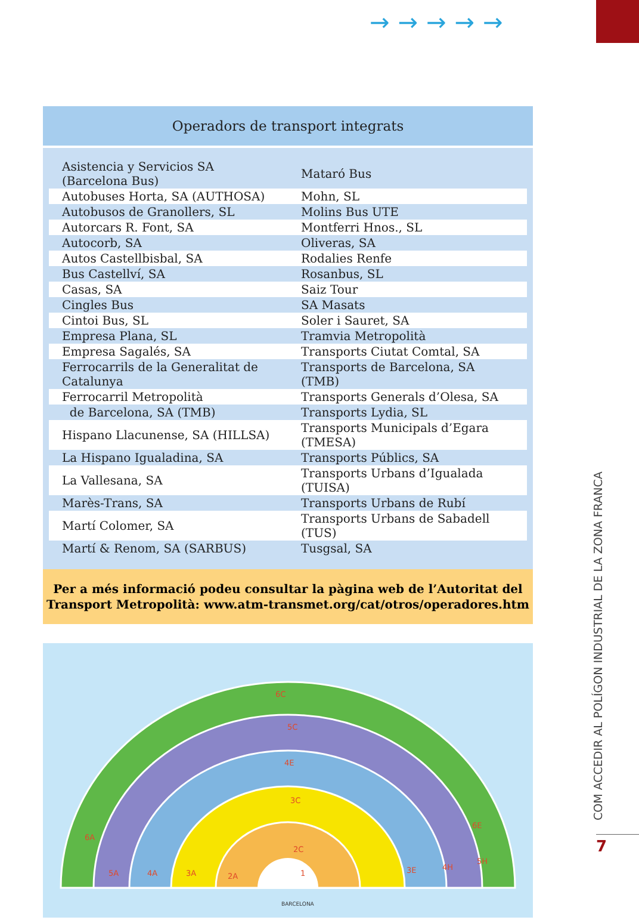→→→→→
Operadors de transport integrats
| Asistencia y Servicios SA (Barcelona Bus) | Mataró Bus |
| Autobuses Horta, SA (AUTHOSA) | Mohn, SL |
| Autobusos de Granollers, SL | Molins Bus UTE |
| Autorcars R. Font, SA | Montferri Hnos., SL |
| Autocorb, SA | Oliveras, SA |
| Autos Castellbisbal, SA | Rodalies Renfe |
| Bus Castellví, SA | Rosanbus, SL |
| Casas, SA | Saiz Tour |
| Cingles Bus | SA Masats |
| Cintoi Bus, SL | Soler i Sauret, SA |
| Empresa Plana, SL | Tramvia Metropolità |
| Empresa Sagalés, SA | Transports Ciutat Comtal, SA |
| Ferrocarrils de la Generalitat de Catalunya | Transports de Barcelona, SA (TMB) |
| Ferrocarril Metropolità | Transports Generals d’Olesa, SA |
| de Barcelona, SA (TMB) | Transports Lydia, SL |
| Hispano Llacunense, SA (HILLSA) | Transports Municipals d’Egara (TMESA) |
| La Hispano Igualadina, SA | Transports Públics, SA |
| La Vallesana, SA | Transports Urbans d’Igualada (TUISA) |
| Marès-Trans, SA | Transports Urbans de Rubí |
| Martí Colomer, SA | Transports Urbans de Sabadell (TUS) |
| Martí & Renom, SA (SARBUS) | Tusgsal, SA |
Per a més informació podeu consultar la pàgina web de l’Autoritat del
Transport Metropolità: www.atm-transmet.org/cat/otros/operadores.htm
6C
5C
4E
3C
2C
1
2A
3A
4A
5A
6A
6E
5H
4H
3E
BARCELONA
COM ACCEDIR AL POLÍGON INDUSTRIAL DE LA ZONA FRANCA
7